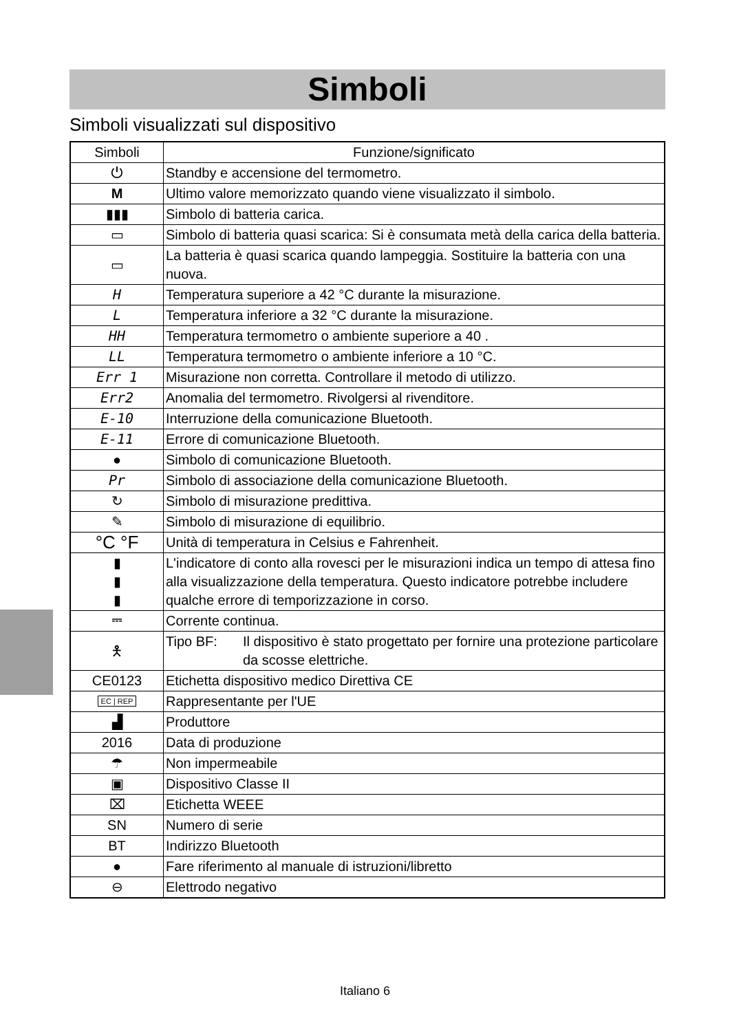Simboli
Simboli visualizzati sul dispositivo
| Simboli | Funzione/significato |
| --- | --- |
| ⏻ | Standby e accensione del termometro. |
| M | Ultimo valore memorizzato quando viene visualizzato il simbolo. |
| ▮▮▮ | Simbolo di batteria carica. |
| ▭ | Simbolo di batteria quasi scarica: Si è consumata metà della carica della batteria. |
| ▭ | La batteria è quasi scarica quando lampeggia. Sostituire la batteria con una nuova. |
| H | Temperatura superiore a 42 °C durante la misurazione. |
| L | Temperatura inferiore a 32 °C durante la misurazione. |
| HH | Temperatura termometro o ambiente superiore a 40 . |
| LL | Temperatura termometro o ambiente inferiore a 10 °C. |
| Err 1 | Misurazione non corretta. Controllare il metodo di utilizzo. |
| Err2 | Anomalia del termometro. Rivolgersi al rivenditore. |
| E-10 | Interruzione della comunicazione Bluetooth. |
| E-11 | Errore di comunicazione Bluetooth. |
| ● | Simbolo di comunicazione Bluetooth. |
| Pr | Simbolo di associazione della comunicazione Bluetooth. |
| ↻ | Simbolo di misurazione predittiva. |
| ✎ | Simbolo di misurazione di equilibrio. |
| °C °F | Unità di temperatura in Celsius e Fahrenheit. |
| ▮ ▮ ▮ | L'indicatore di conto alla rovesci per le misurazioni indica un tempo di attesa fino alla visualizzazione della temperatura. Questo indicatore potrebbe includere qualche errore di temporizzazione in corso. |
| ⎓ | Corrente continua. |
| 🯅 | Tipo BF: Il dispositivo è stato progettato per fornire una protezione particolare da scosse elettriche. |
| CE0123 | Etichetta dispositivo medico Direttiva CE |
| EC / REP | Rappresentante per l'UE |
| ▟ | Produttore |
| 2016 | Data di produzione |
| ☂ | Non impermeabile |
| ▣ | Dispositivo Classe II |
| ⌧ | Etichetta WEEE |
| SN | Numero di serie |
| BT | Indirizzo Bluetooth |
| ● | Fare riferimento al manuale di istruzioni/libretto |
| ⊖ | Elettrodo negativo |
Italiano 6